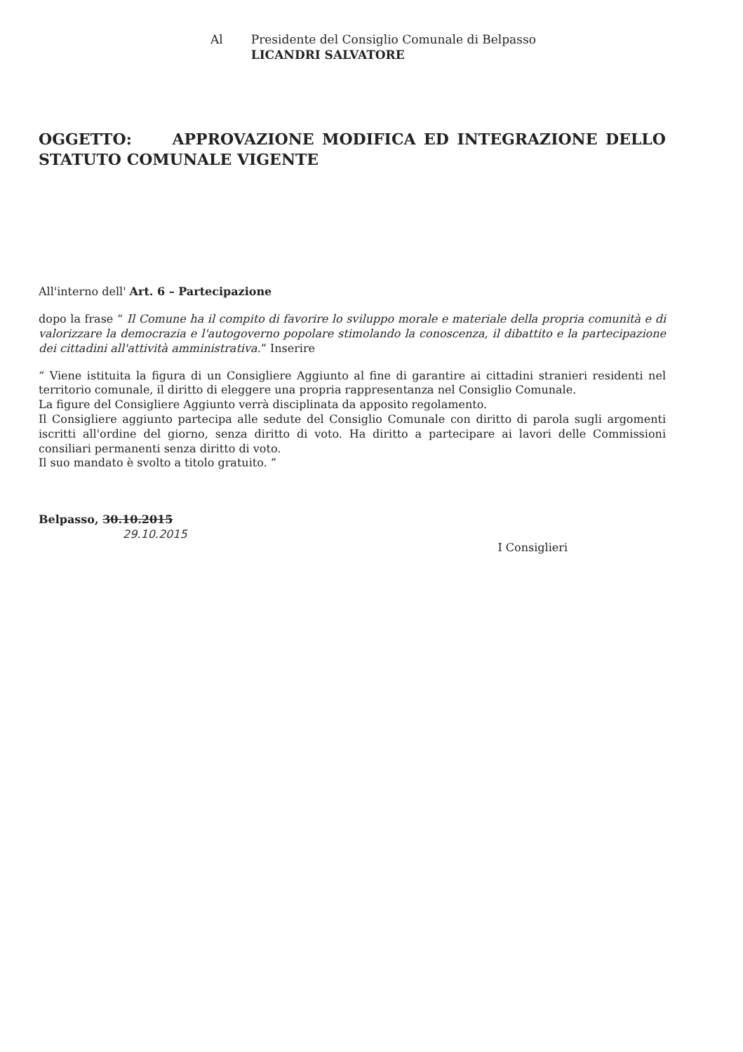Al Presidente del Consiglio Comunale di Belpasso
LICANDRI SALVATORE
OGGETTO: APPROVAZIONE MODIFICA ED INTEGRAZIONE DELLO STATUTO COMUNALE VIGENTE
All'interno dell' Art. 6 – Partecipazione
dopo la frase “ Il Comune ha il compito di favorire lo sviluppo morale e materiale della propria comunità e di valorizzare la democrazia e l'autogoverno popolare stimolando la conoscenza, il dibattito e la partecipazione dei cittadini all'attività amministrativa.” Inserire
“ Viene istituita la figura di un Consigliere Aggiunto al fine di garantire ai cittadini stranieri residenti nel territorio comunale, il diritto di eleggere una propria rappresentanza nel Consiglio Comunale.
La figure del Consigliere Aggiunto verrà disciplinata da apposito regolamento.
Il Consigliere aggiunto partecipa alle sedute del Consiglio Comunale con diritto di parola sugli argomenti iscritti all'ordine del giorno, senza diritto di voto. Ha diritto a partecipare ai lavori delle Commissioni consiliari permanenti senza diritto di voto.
Il suo mandato è svolto a titolo gratuito. ”
Belpasso, 30.10.2015
29.10.2015
I Consiglieri